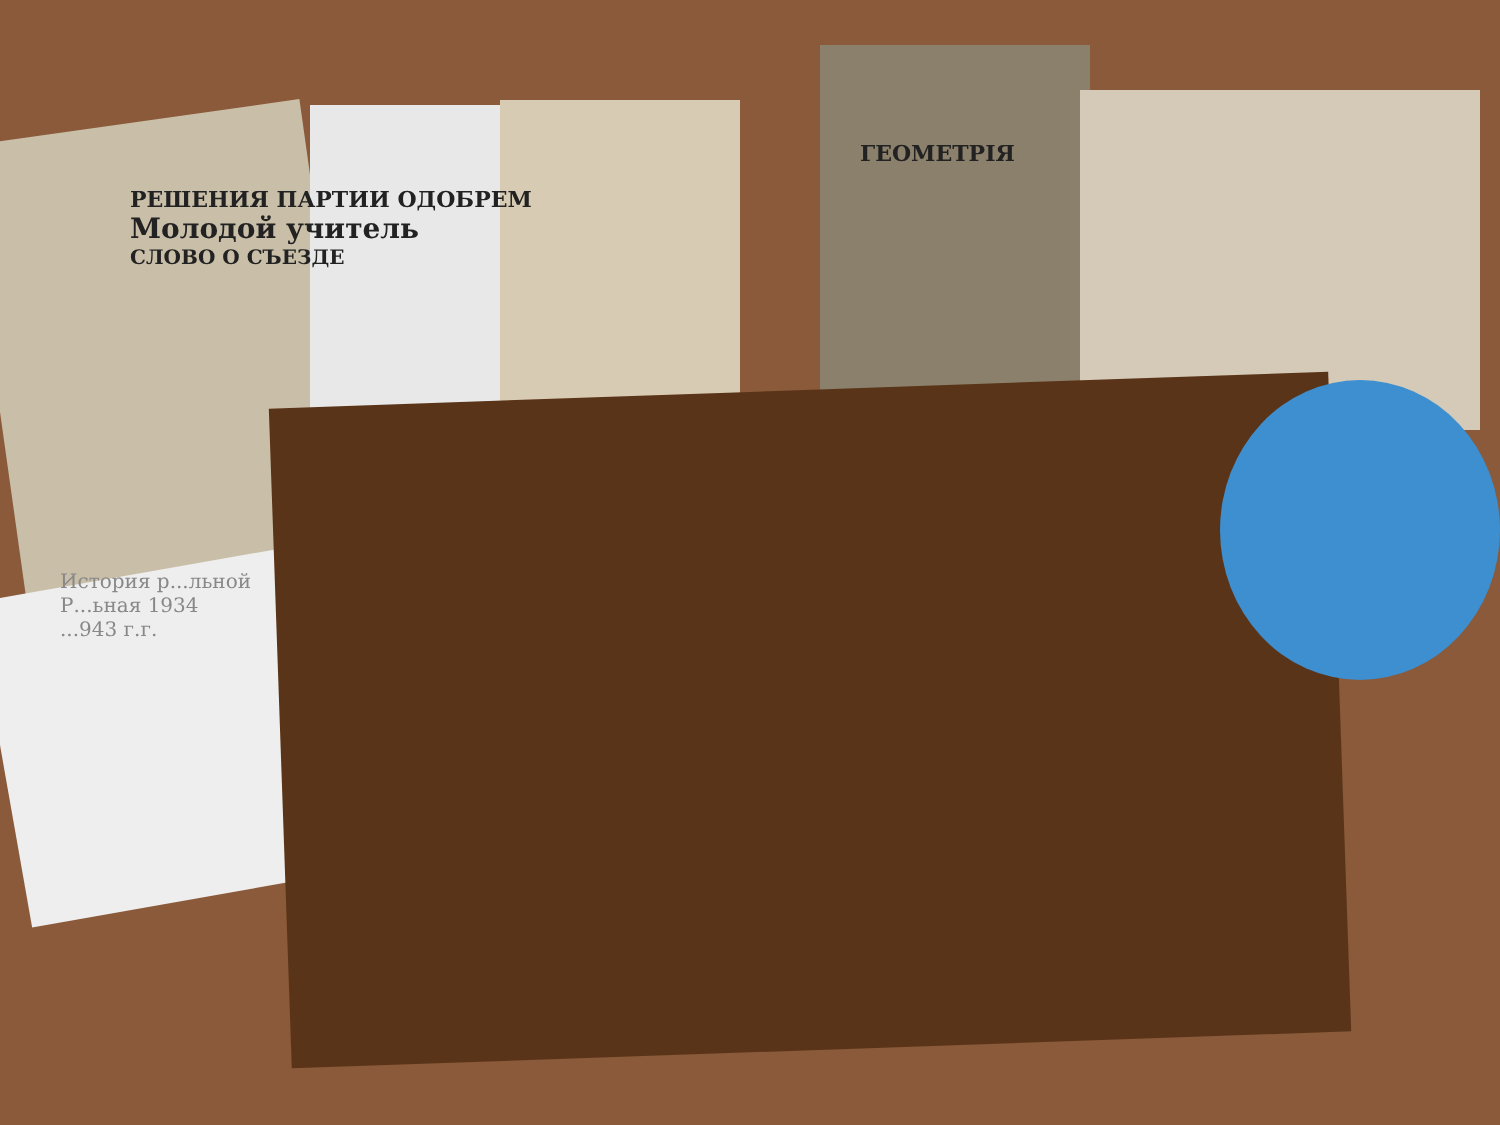ГЕОМЕТРІЯ
РЕШЕНИЯ ПАРТИИ ОДОБРЕМ
Молодой учитель
СЛОВО О СЪЕЗДЕ
История р...льной
Р...ьная 1934
...943 г.г.